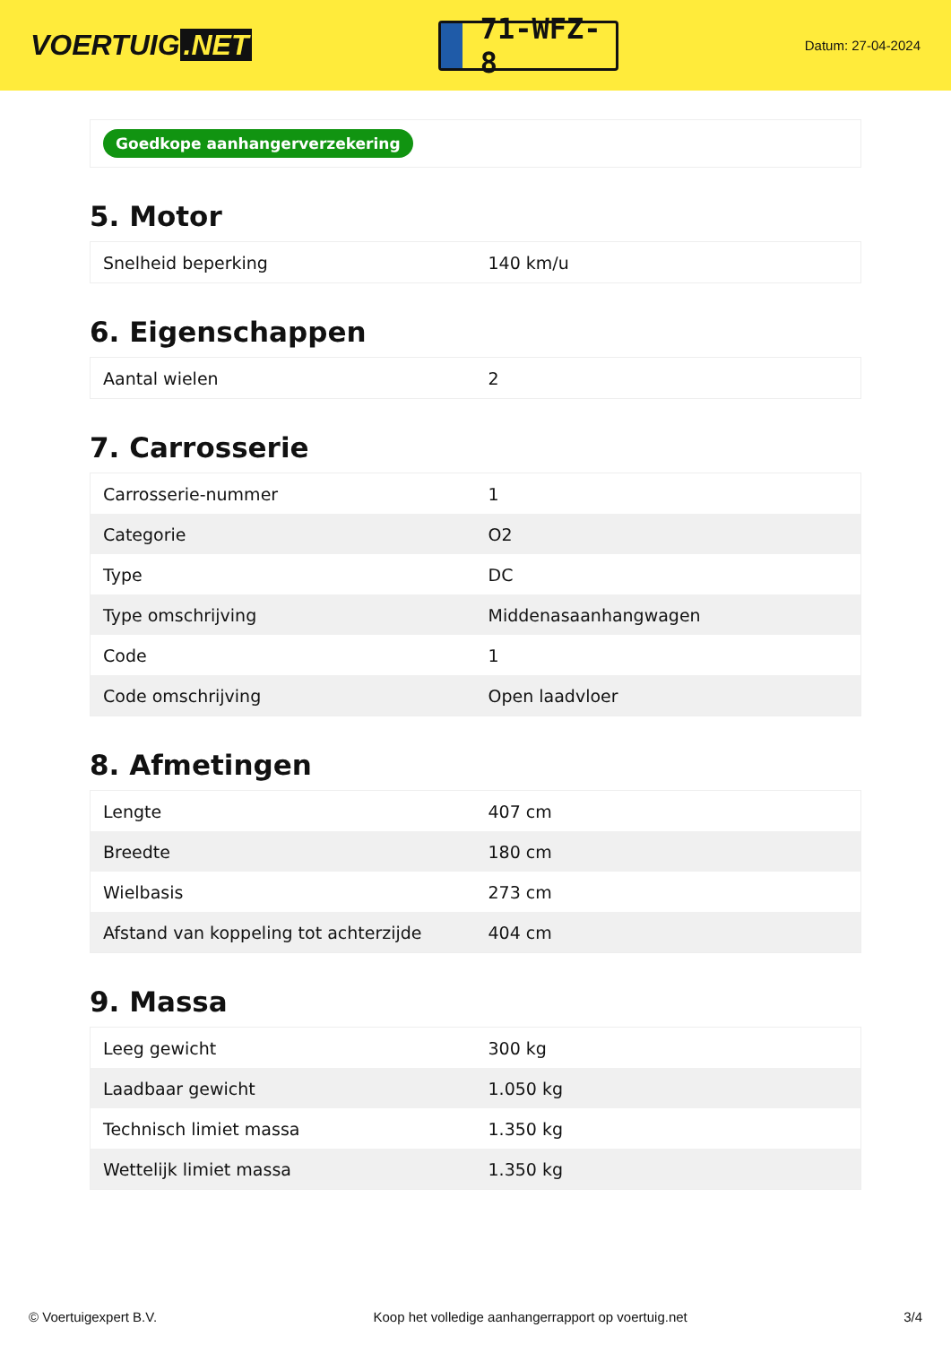VOERTUIG.NET
71-WFZ-8
Datum: 27-04-2024
Goedkope aanhangerverzekering
5. Motor
| Snelheid beperking | 140 km/u |
6. Eigenschappen
| Aantal wielen | 2 |
7. Carrosserie
| Carrosserie-nummer | 1 |
| Categorie | O2 |
| Type | DC |
| Type omschrijving | Middenasaanhangwagen |
| Code | 1 |
| Code omschrijving | Open laadvloer |
8. Afmetingen
| Lengte | 407 cm |
| Breedte | 180 cm |
| Wielbasis | 273 cm |
| Afstand van koppeling tot achterzijde | 404 cm |
9. Massa
| Leeg gewicht | 300 kg |
| Laadbaar gewicht | 1.050 kg |
| Technisch limiet massa | 1.350 kg |
| Wettelijk limiet massa | 1.350 kg |
© Voertuigexpert B.V. Koop het volledige aanhangerrapport op voertuig.net 3/4